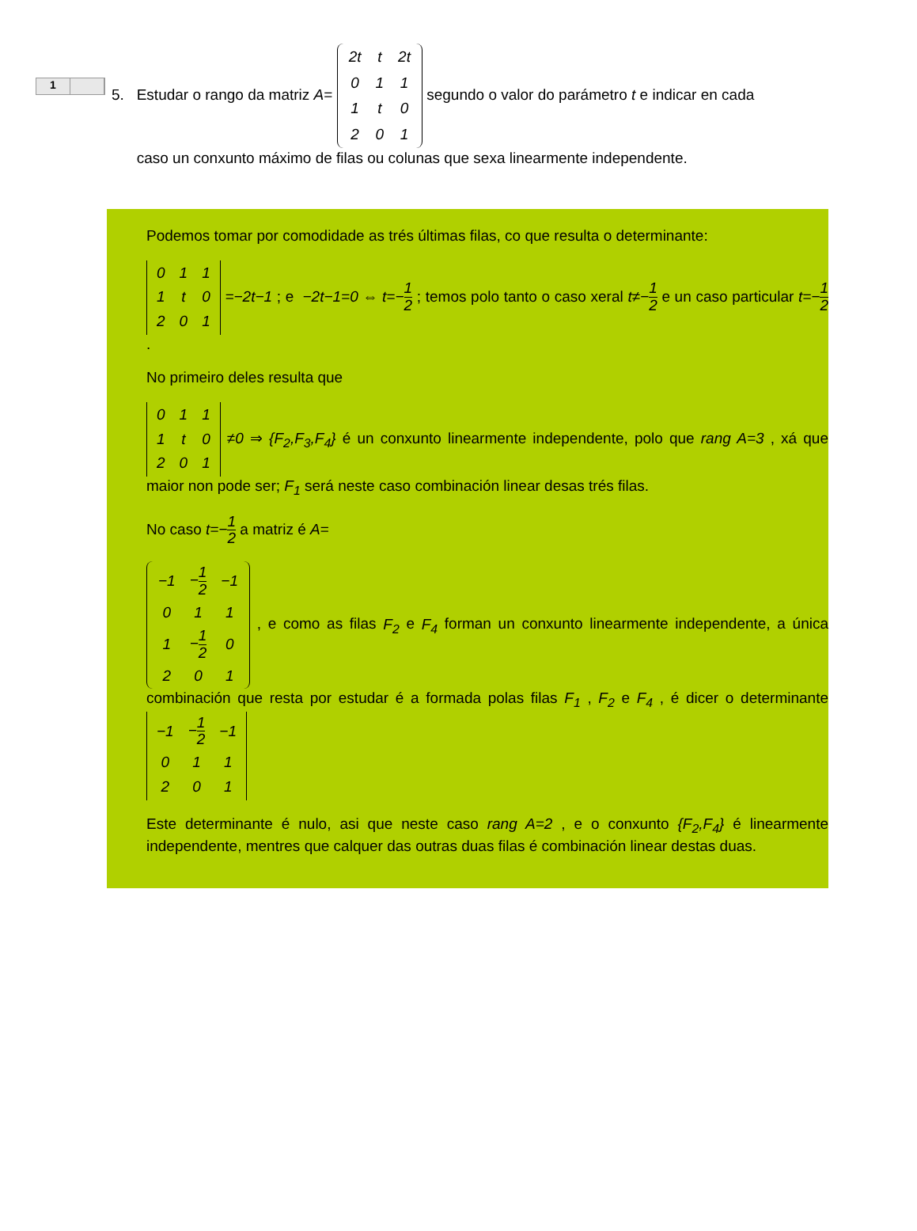1
5. Estudar o rango da matriz A=
| 2t | t | 2t |
| 0 | 1 | 1 |
| 1 | t | 0 |
| 2 | 0 | 1 |
segundo o valor do parámetro t e indicar en cada
caso un conxunto máximo de filas ou colunas que sexa linearmente independente.
Podemos tomar por comodidade as trés últimas filas, co que resulta o determinante:
| 0 | 1 | 1 |
| 1 | t | 0 |
| 2 | 0 | 1 |
=−2t−1 ; e −2t−1=0 ⇔ t=−1 2 ; temos polo tanto o caso xeral t≠−1 2 e un caso particular t=−1 2 .
No primeiro deles resulta que
| 0 | 1 | 1 |
| 1 | t | 0 |
| 2 | 0 | 1 |
≠0 ⇒ {F<sub>2</sub>,F<sub>3</sub>,F<sub>4</sub>} é un conxunto linearmente independente, polo que rang A=3 , xá que maior non pode ser; F<sub>1</sub> será neste caso combinación linear desas trés filas.
No caso t=−1 2 a matriz é A=
| −1 | − 1 2 | −1 |
| 0 | 1 | 1 |
| 1 | − 1 2 | 0 |
| 2 | 0 | 1 |
, e como as filas F<sub>2</sub> e F<sub>4</sub> forman un conxunto linearmente independente, a única combinación que resta por estudar é a formada polas filas F<sub>1</sub> , F<sub>2</sub> e F<sub>4</sub> , é dicer o determinante
| −1 | − 1 2 | −1 |
| 0 | 1 | 1 |
| 2 | 0 | 1 |
Este determinante é nulo, asi que neste caso rang A=2 , e o conxunto {F<sub>2</sub>,F<sub>4</sub>} é linearmente independente, mentres que calquer das outras duas filas é combinación linear destas duas.